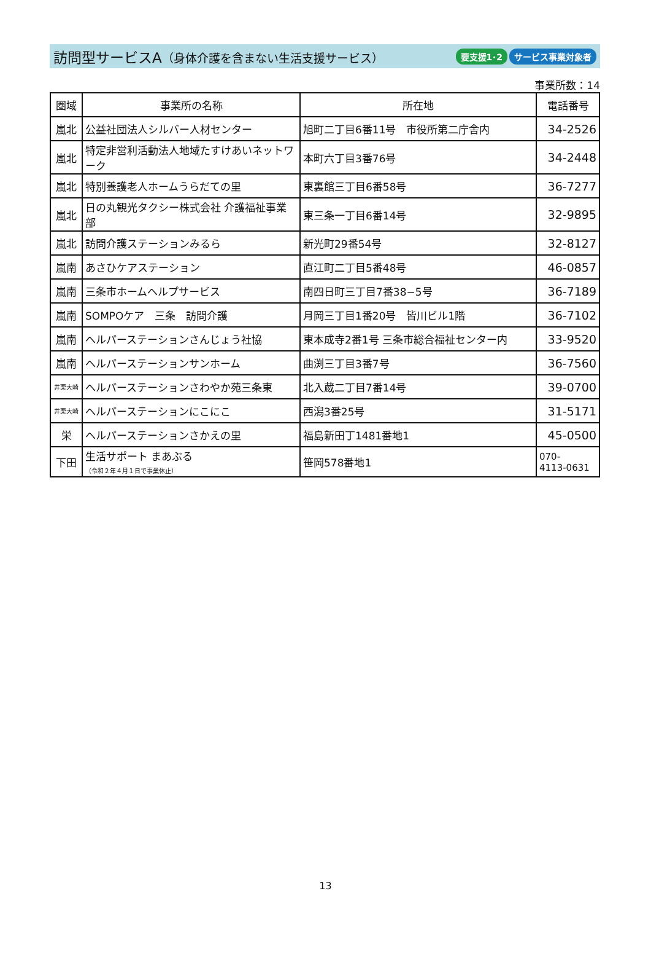訪問型サービスA（身体介護を含まない生活支援サービス）
要支援1･2 サービス事業対象者
事業所数：14
| 圏域 | 事業所の名称 | 所在地 | 電話番号 |
| --- | --- | --- | --- |
| 嵐北 | 公益社団法人シルバー人材センター | 旭町二丁目6番11号 市役所第二庁舎内 | 34-2526 |
| 嵐北 | 特定非営利活動法人地域たすけあいネットワーク | 本町六丁目3番76号 | 34-2448 |
| 嵐北 | 特別養護老人ホームうらだての里 | 東裏館三丁目6番58号 | 36-7277 |
| 嵐北 | 日の丸観光タクシー株式会社 介護福祉事業部 | 東三条一丁目6番14号 | 32-9895 |
| 嵐北 | 訪問介護ステーションみるら | 新光町29番54号 | 32-8127 |
| 嵐南 | あさひケアステーション | 直江町二丁目5番48号 | 46-0857 |
| 嵐南 | 三条市ホームヘルプサービス | 南四日町三丁目7番38−5号 | 36-7189 |
| 嵐南 | SOMPOケア 三条 訪問介護 | 月岡三丁目1番20号 皆川ビル1階 | 36-7102 |
| 嵐南 | ヘルパーステーションさんじょう社協 | 東本成寺2番1号 三条市総合福祉センター内 | 33-9520 |
| 嵐南 | ヘルパーステーションサンホーム | 曲渕三丁目3番7号 | 36-7560 |
| 井栗大崎 | ヘルパーステーションさわやか苑三条東 | 北入蔵二丁目7番14号 | 39-0700 |
| 井栗大崎 | ヘルパーステーションにこにこ | 西潟3番25号 | 31-5171 |
| 栄 | ヘルパーステーションさかえの里 | 福島新田丁1481番地1 | 45-0500 |
| 下田 | 生活サポート まあぶる （令和２年４月１日で事業休止） | 笹岡578番地1 | 070- 4113-0631 |
13